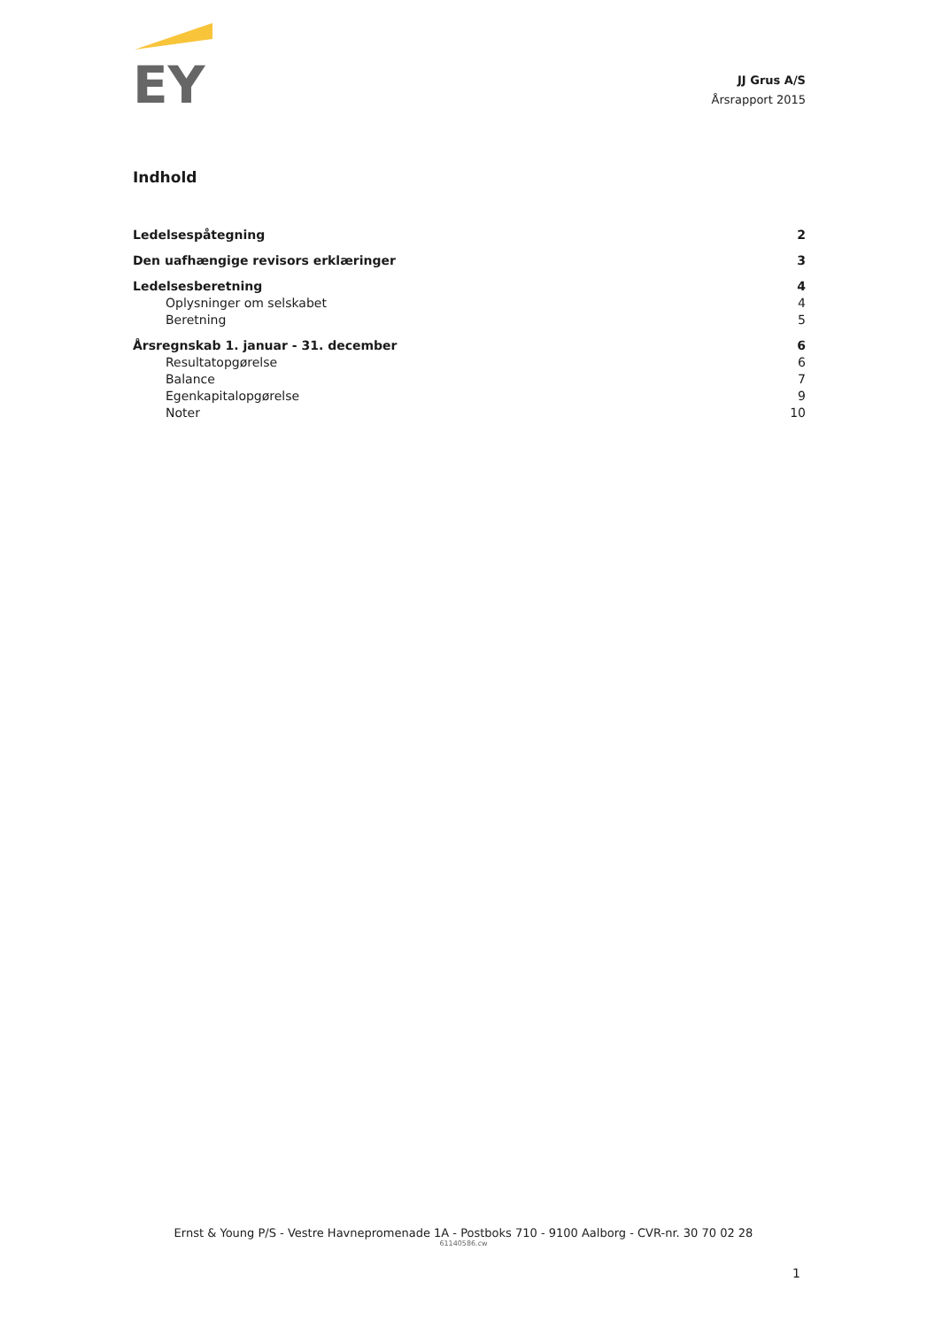EY
JJ Grus A/S
Årsrapport 2015
Indhold
Ledelsespåtegning 2
Den uafhængige revisors erklæringer 3
Ledelsesberetning 4
Oplysninger om selskabet 4
Beretning 5
Årsregnskab 1. januar - 31. december 6
Resultatopgørelse 6
Balance 7
Egenkapitalopgørelse 9
Noter 10
Ernst & Young P/S - Vestre Havnepromenade 1A - Postboks 710 - 9100 Aalborg - CVR-nr. 30 70 02 28
61140586.cw
1